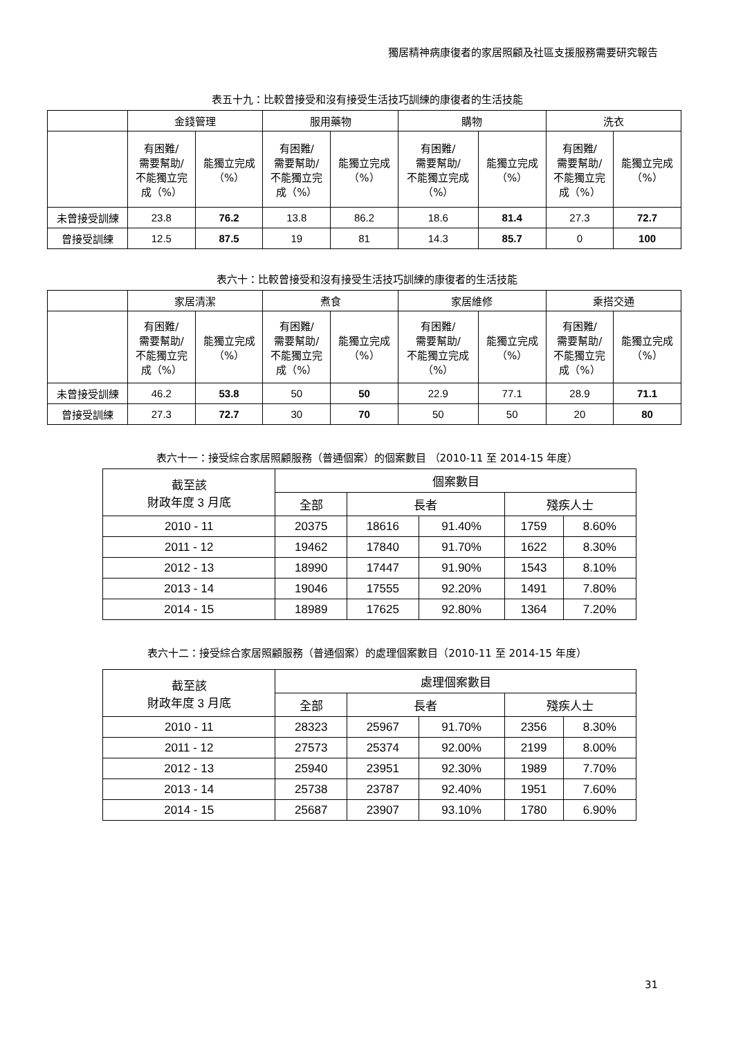獨居精神病康復者的家居照顧及社區支援服務需要研究報告
表五十九：比較曾接受和沒有接受生活技巧訓練的康復者的生活技能
| | 金錢管理 | | 服用藥物 | | 購物 | | 洗衣 | |
| | 有困難/ 需要幫助/ 不能獨立完 成（%） | 能獨立完成 （%） | 有困難/ 需要幫助/ 不能獨立完 成（%） | 能獨立完成 （%） | 有困難/ 需要幫助/ 不能獨立完成 （%） | 能獨立完成 （%） | 有困難/ 需要幫助/ 不能獨立完 成（%） | 能獨立完成 （%） |
| 未曾接受訓練 | 23.8 | 76.2 | 13.8 | 86.2 | 18.6 | 81.4 | 27.3 | 72.7 |
| 曾接受訓練 | 12.5 | 87.5 | 19 | 81 | 14.3 | 85.7 | 0 | 100 |
表六十：比較曾接受和沒有接受生活技巧訓練的康復者的生活技能
| | 家居清潔 | | 煮食 | | 家居維修 | | 乘搭交通 | |
| | 有困難/ 需要幫助/ 不能獨立完 成（%） | 能獨立完成 （%） | 有困難/ 需要幫助/ 不能獨立完 成（%） | 能獨立完成 （%） | 有困難/ 需要幫助/ 不能獨立完成 （%） | 能獨立完成 （%） | 有困難/ 需要幫助/ 不能獨立完 成（%） | 能獨立完成 （%） |
| 未曾接受訓練 | 46.2 | 53.8 | 50 | 50 | 22.9 | 77.1 | 28.9 | 71.1 |
| 曾接受訓練 | 27.3 | 72.7 | 30 | 70 | 50 | 50 | 20 | 80 |
表六十一：接受綜合家居照顧服務（普通個案）的個案數目 （2010-11 至 2014-15 年度）
| 截至該 財政年度 3 月底 | 個案數目 | | | | |
| | 全部 | 長者 | | 殘疾人士 | |
| 2010 - 11 | 20375 | 18616 | 91.40% | 1759 | 8.60% |
| 2011 - 12 | 19462 | 17840 | 91.70% | 1622 | 8.30% |
| 2012 - 13 | 18990 | 17447 | 91.90% | 1543 | 8.10% |
| 2013 - 14 | 19046 | 17555 | 92.20% | 1491 | 7.80% |
| 2014 - 15 | 18989 | 17625 | 92.80% | 1364 | 7.20% |
表六十二：接受綜合家居照顧服務（普通個案）的處理個案數目（2010-11 至 2014-15 年度）
| 截至該 財政年度 3 月底 | 處理個案數目 | | | | |
| | 全部 | 長者 | | 殘疾人士 | |
| 2010 - 11 | 28323 | 25967 | 91.70% | 2356 | 8.30% |
| 2011 - 12 | 27573 | 25374 | 92.00% | 2199 | 8.00% |
| 2012 - 13 | 25940 | 23951 | 92.30% | 1989 | 7.70% |
| 2013 - 14 | 25738 | 23787 | 92.40% | 1951 | 7.60% |
| 2014 - 15 | 25687 | 23907 | 93.10% | 1780 | 6.90% |
31